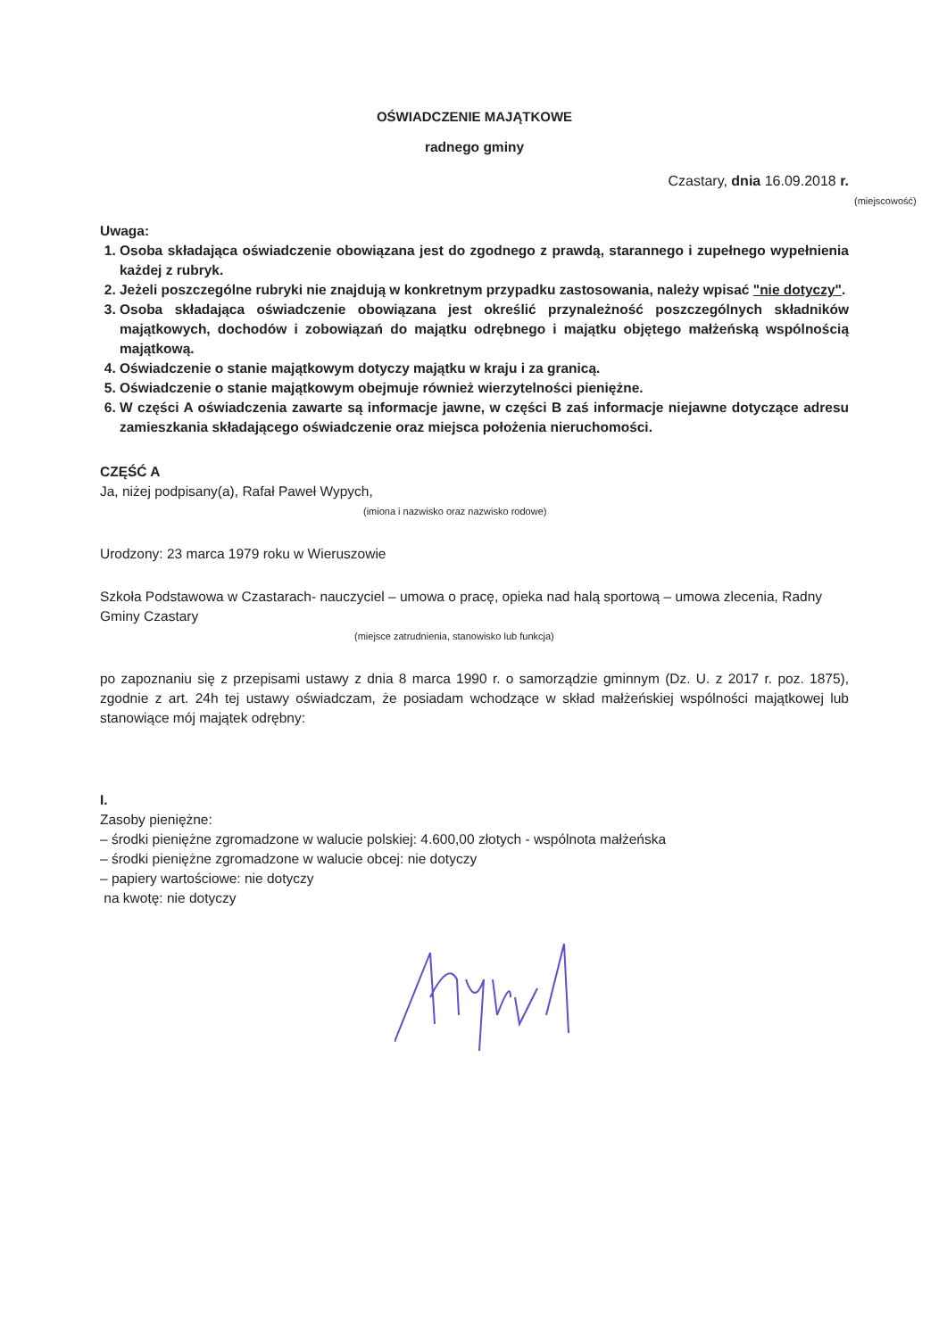OŚWIADCZENIE MAJĄTKOWE
radnego gminy
Czastary, dnia 16.09.2018 r.
(miejscowość)
Uwaga:
1. Osoba składająca oświadczenie obowiązana jest do zgodnego z prawdą, starannego i zupełnego wypełnienia każdej z rubryk.
2. Jeżeli poszczególne rubryki nie znajdują w konkretnym przypadku zastosowania, należy wpisać "nie dotyczy".
3. Osoba składająca oświadczenie obowiązana jest określić przynależność poszczególnych składników majątkowych, dochodów i zobowiązań do majątku odrębnego i majątku objętego małżeńską wspólnością majątkową.
4. Oświadczenie o stanie majątkowym dotyczy majątku w kraju i za granicą.
5. Oświadczenie o stanie majątkowym obejmuje również wierzytelności pieniężne.
6. W części A oświadczenia zawarte są informacje jawne, w części B zaś informacje niejawne dotyczące adresu zamieszkania składającego oświadczenie oraz miejsca położenia nieruchomości.
CZĘŚĆ A
Ja, niżej podpisany(a), Rafał Paweł Wypych,
(imiona i nazwisko oraz nazwisko rodowe)
Urodzony: 23 marca 1979 roku w Wieruszowie
Szkoła Podstawowa w Czastarach- nauczyciel – umowa o pracę, opieka nad halą sportową – umowa zlecenia, Radny Gminy Czastary
(miejsce zatrudnienia, stanowisko lub funkcja)
po zapoznaniu się z przepisami ustawy z dnia 8 marca 1990 r. o samorządzie gminnym (Dz. U. z 2017 r. poz. 1875), zgodnie z art. 24h tej ustawy oświadczam, że posiadam wchodzące w skład małżeńskiej wspólności majątkowej lub stanowiące mój majątek odrębny:
I.
Zasoby pieniężne:
– środki pieniężne zgromadzone w walucie polskiej: 4.600,00 złotych - wspólnota małżeńska
– środki pieniężne zgromadzone w walucie obcej: nie dotyczy
– papiery wartościowe: nie dotyczy
na kwotę: nie dotyczy